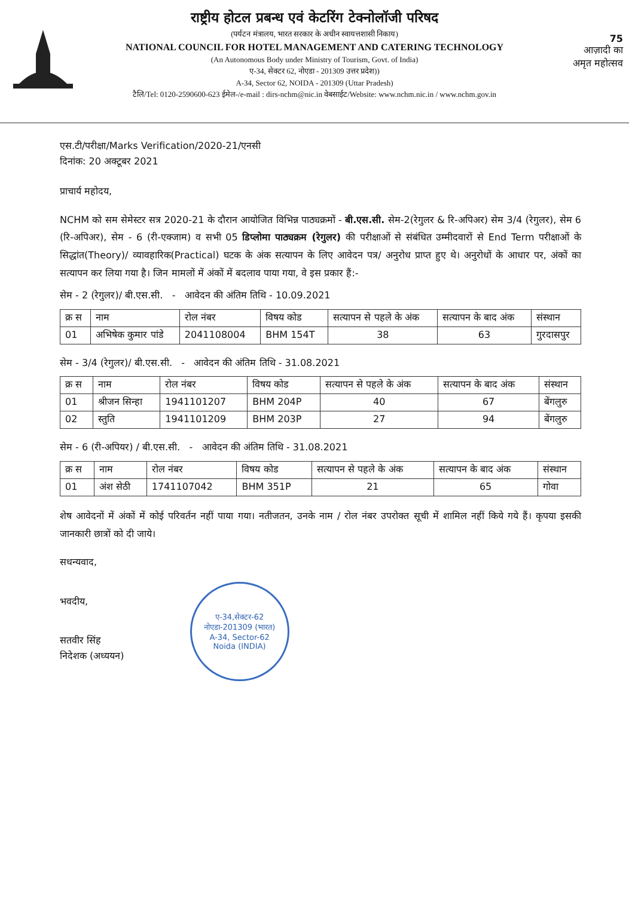75
आज़ादी का
अमृत महोत्सव
राष्ट्रीय होटल प्रबन्ध एवं केटरिंग टेक्नोलॉजी परिषद
(पर्यटन मंत्रालय, भारत सरकार के अधीन स्वायत्तशासी निकाय)
NATIONAL COUNCIL FOR HOTEL MANAGEMENT AND CATERING TECHNOLOGY
(An Autonomous Body under Ministry of Tourism, Govt. of India)
ए-34, सेक्टर 62, नोएडा - 201309 उत्तर प्रदेश))
A-34, Sector 62, NOIDA - 201309 (Uttar Pradesh)
टैलि/Tel: 0120-2590600-623 ईमेल-/e-mail : dirs-nchm@nic.in वेबसाईट/Website: www.nchm.nic.in / www.nchm.gov.in
एस.टी/परीक्षा/Marks Verification/2020-21/एनसी
दिनांक: 20 अक्टूबर 2021
प्राचार्य महोदय,
NCHM को सम सेमेस्टर सत्र 2020-21 के दौरान आयोजित विभिन्न पाठ्यक्रमों - बी.एस.सी. सेम-2(रेगुलर & रि-अपिअर) सेम 3/4 (रेगुलर), सेम 6 (रि-अपिअर), सेम - 6 (री-एक्जाम) व सभी 05 डिप्लोमा पाठ्यक्रम (रेगुलर) की परीक्षाओं से संबंधित उम्मीदवारों से End Term परीक्षाओं के सिद्धांत(Theory)/ व्यावहारिक(Practical) घटक के अंक सत्यापन के लिए आवेदन पत्र/ अनुरोध प्राप्त हुए थे। अनुरोधों के आधार पर, अंकों का सत्यापन कर लिया गया है। जिन मामलों में अंकों में बदलाव पाया गया, वे इस प्रकार हैं:-
सेम - 2 (रेगुलर)/ बी.एस.सी. - आवेदन की अंतिम तिथि - 10.09.2021
| क्र स | नाम | रोल नंबर | विषय कोड | सत्यापन से पहले के अंक | सत्यापन के बाद अंक | संस्थान |
| --- | --- | --- | --- | --- | --- | --- |
| 01 | अभिषेक कुमार पांडे | 2041108004 | BHM 154T | 38 | 63 | गुरदासपुर |
सेम - 3/4 (रेगुलर)/ बी.एस.सी. - आवेदन की अंतिम तिथि - 31.08.2021
| क्र स | नाम | रोल नंबर | विषय कोड | सत्यापन से पहले के अंक | सत्यापन के बाद अंक | संस्थान |
| --- | --- | --- | --- | --- | --- | --- |
| 01 | श्रीजन सिन्हा | 1941101207 | BHM 204P | 40 | 67 | बेंगलुरु |
| 02 | स्तुति | 1941101209 | BHM 203P | 27 | 94 | बेंगलुरु |
सेम - 6 (री-अपियर) / बी.एस.सी. - आवेदन की अंतिम तिथि - 31.08.2021
| क्र स | नाम | रोल नंबर | विषय कोड | सत्यापन से पहले के अंक | सत्यापन के बाद अंक | संस्थान |
| --- | --- | --- | --- | --- | --- | --- |
| 01 | अंश सेठी | 1741107042 | BHM 351P | 21 | 65 | गोवा |
शेष आवेदनों में अंकों में कोई परिवर्तन नहीं पाया गया। नतीजतन, उनके नाम / रोल नंबर उपरोक्त सूची में शामिल नहीं किये गये हैं। कृपया इसकी जानकारी छात्रों को दी जाये।
सधन्यवाद,
भवदीय,
सतवीर सिंह
निदेशक (अध्ययन)
ए-34,सेक्टर-62
नोएडा-201309 (भारत)
A-34, Sector-62
Noida (INDIA)